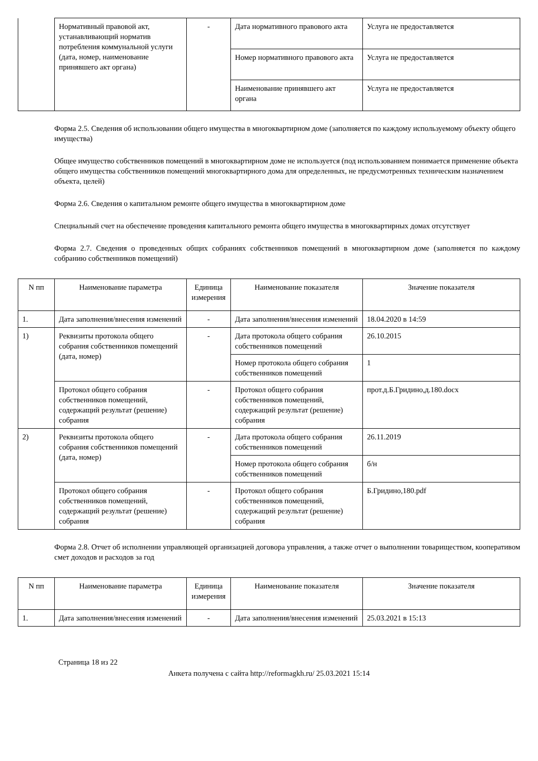| | Нормативный правовой акт, устанавливающий норматив потребления коммунальной услуги (дата, номер, наименование принявшего акт органа) | - | Дата нормативного правового акта | Услуга не предоставляется |
| | | | Номер нормативного правового акта | Услуга не предоставляется |
| | | | Наименование принявшего акт органа | Услуга не предоставляется |
Форма 2.5. Сведения об использовании общего имущества в многоквартирном доме (заполняется по каждому используемому объекту общего имущества)
Общее имущество собственников помещений в многоквартирном доме не используется (под использованием понимается применение объекта общего имущества собственников помещений многоквартирного дома для определенных, не предусмотренных техническим назначением объекта, целей)
Форма 2.6. Сведения о капитальном ремонте общего имущества в многоквартирном доме
Специальный счет на обеспечение проведения капитального ремонта общего имущества в многоквартирных домах отсутствует
Форма 2.7. Сведения о проведенных общих собраниях собственников помещений в многоквартирном доме (заполняется по каждому собранию собственников помещений)
| N пп | Наименование параметра | Единица измерения | Наименование показателя | Значение показателя |
| --- | --- | --- | --- | --- |
| 1. | Дата заполнения/внесения изменений | - | Дата заполнения/внесения изменений | 18.04.2020 в 14:59 |
| 1) | Реквизиты протокола общего собрания собственников помещений (дата, номер) | - | Дата протокола общего собрания собственников помещений | 26.10.2015 |
| | | | Номер протокола общего собрания собственников помещений | 1 |
| | Протокол общего собрания собственников помещений, содержащий результат (решение) собрания | - | Протокол общего собрания собственников помещений, содержащий результат (решение) собрания | прот.д.Б.Гридино,д.180.docx |
| 2) | Реквизиты протокола общего собрания собственников помещений (дата, номер) | - | Дата протокола общего собрания собственников помещений | 26.11.2019 |
| | | | Номер протокола общего собрания собственников помещений | б/н |
| | Протокол общего собрания собственников помещений, содержащий результат (решение) собрания | - | Протокол общего собрания собственников помещений, содержащий результат (решение) собрания | Б.Гридино,180.pdf |
Форма 2.8. Отчет об исполнении управляющей организацией договора управления, а также отчет о выполнении товариществом, кооперативом смет доходов и расходов за год
| N пп | Наименование параметра | Единица измерения | Наименование показателя | Значение показателя |
| --- | --- | --- | --- | --- |
| 1. | Дата заполнения/внесения изменений | - | Дата заполнения/внесения изменений | 25.03.2021 в 15:13 |
Страница 18 из 22
Анкета получена с сайта http://reformagkh.ru/ 25.03.2021 15:14